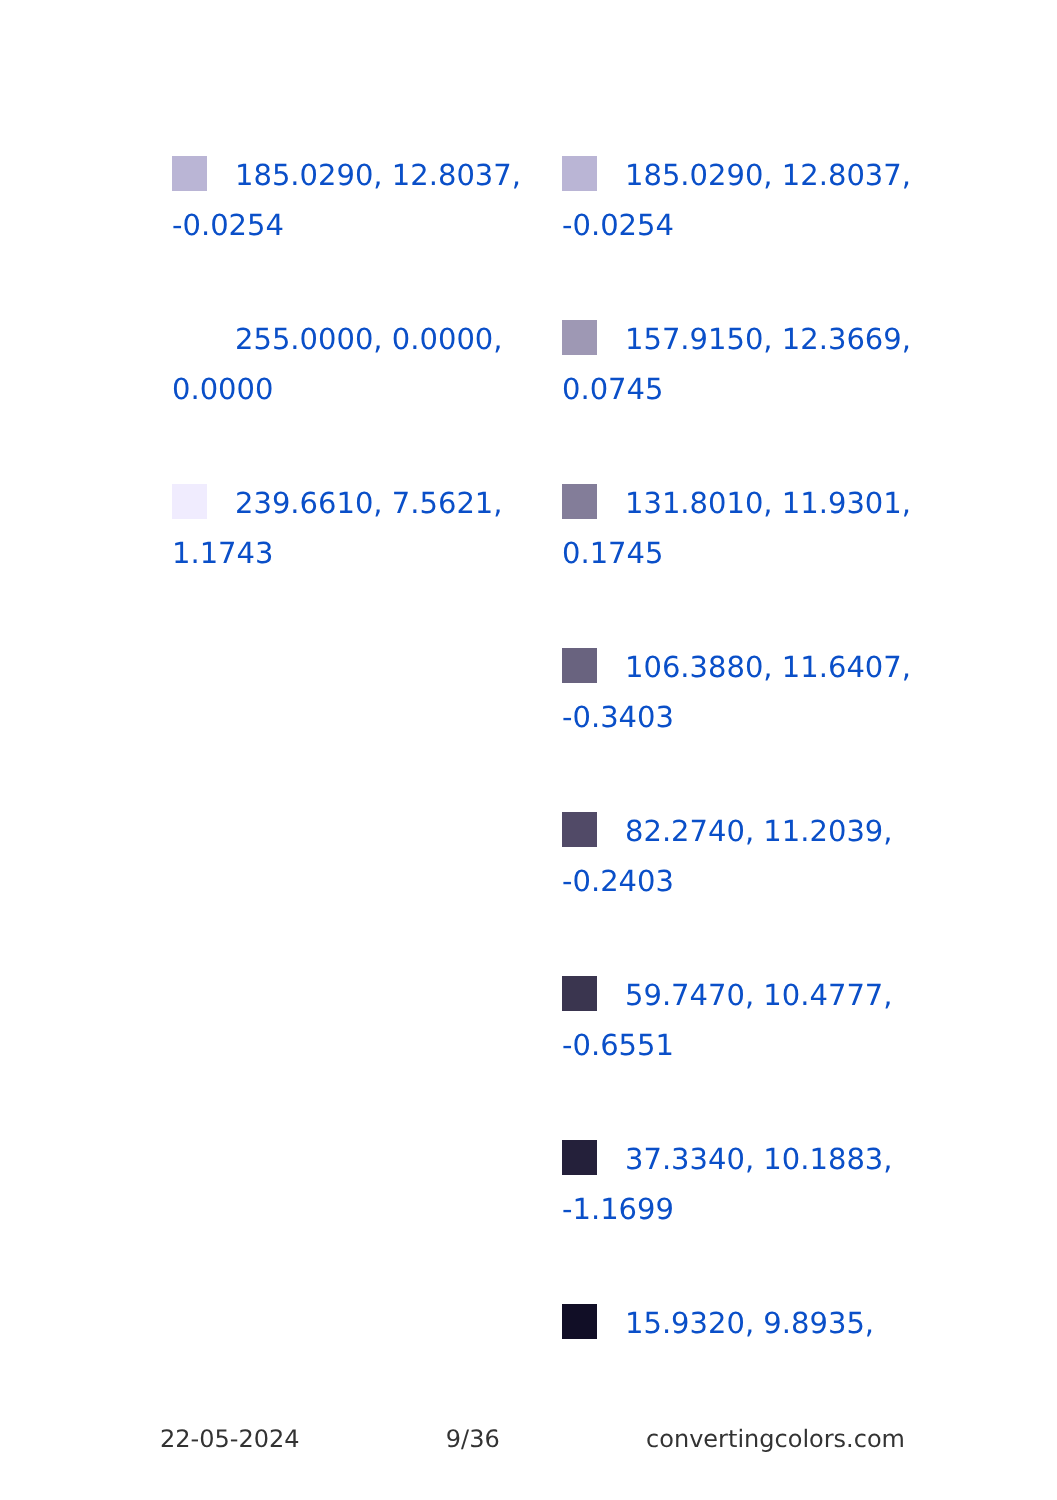185.0290, 12.8037, -0.0254
255.0000, 0.0000, 0.0000
239.6610, 7.5621, 1.1743
185.0290, 12.8037, -0.0254
157.9150, 12.3669, 0.0745
131.8010, 11.9301, 0.1745
106.3880, 11.6407, -0.3403
82.2740, 11.2039, -0.2403
59.7470, 10.4777, -0.6551
37.3340, 10.1883, -1.1699
15.9320, 9.8935,
22-05-2024 9/36 convertingcolors.com